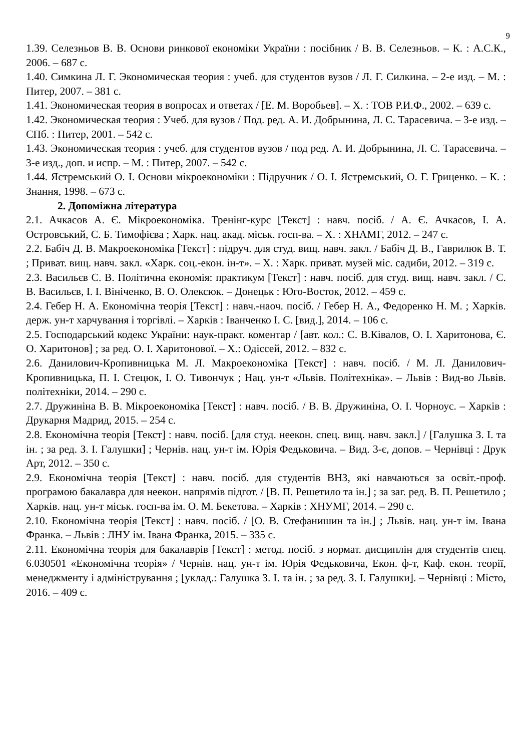9
1.39. Селезньов В. В. Основи ринкової економіки України : посібник / В. В. Селезньов. – К. : А.С.К., 2006. – 687 с.
1.40. Симкина Л. Г. Экономическая теория : учеб. для студентов вузов / Л. Г. Силкина. – 2-е изд. – М. : Питер, 2007. – 381 с.
1.41. Экономическая теория в вопросах и ответах / [Е. М. Воробьев]. – Х. : ТОВ Р.И.Ф., 2002. – 639 с.
1.42. Экономическая теория : Учеб. для вузов / Под. ред. А. И. Добрынина, Л. С. Тарасевича. – 3-е изд. – СПб. : Питер, 2001. – 542 с.
1.43. Экономическая теория : учеб. для студентов вузов / под ред. А. И. Добрынина, Л. С. Тарасевича. – 3-е изд., доп. и испр. – М. : Питер, 2007. – 542 с.
1.44. Ястремський О. І. Основи мікроекономіки : Підручник / О. І. Ястремський, О. Г. Гриценко. – К. : Знання, 1998. – 673 с.
2. Допоміжна література
2.1. Ачкасов А. Є. Мікроекономіка. Тренінг-курс [Текст] : навч. посіб. / А. Є. Ачкасов, І. А. Островський, С. Б. Тимофієва ; Харк. нац. акад. міськ. госп-ва. – Х. : ХНАМГ, 2012. – 247 с.
2.2. Бабіч Д. В. Макроекономіка [Текст] : підруч. для студ. вищ. навч. закл. / Бабіч Д. В., Гаврилюк В. Т. ; Приват. вищ. навч. закл. «Харк. соц.-екон. ін-т». – Х. : Харк. приват. музей міс. садиби, 2012. – 319 с.
2.3. Васильєв С. В. Політична економія: практикум [Текст] : навч. посіб. для студ. вищ. навч. закл. / С. В. Васильєв, І. І. Вініченко, В. О. Олексюк. – Донецьк : Юго-Восток, 2012. – 459 с.
2.4. Гебер Н. А. Економічна теорія [Текст] : навч.-наоч. посіб. / Гебер Н. А., Федоренко Н. М. ; Харків. держ. ун-т харчування і торгівлі. – Харків : Іванченко І. С. [вид.], 2014. – 106 с.
2.5. Господарський кодекс України: наук-практ. коментар / [авт. кол.: С. В.Ківалов, О. І. Харитонова, Є. О. Харитонов] ; за ред. О. І. Харитонової. – Х.: Одіссей, 2012. – 832 с.
2.6. Данилович-Кропивницька М. Л. Макроекономіка [Текст] : навч. посіб. / М. Л. Данилович-Кропивницька, П. І. Стецюк, І. О. Тивончук ; Нац. ун-т «Львів. Політехніка». – Львів : Вид-во Львів. політехніки, 2014. – 290 с.
2.7. Дружиніна В. В. Мікроекономіка [Текст] : навч. посіб. / В. В. Дружиніна, О. І. Чорноус. – Харків : Друкарня Мадрид, 2015. – 254 с.
2.8. Економічна теорія [Текст] : навч. посіб. [для студ. неекон. спец. вищ. навч. закл.] / [Галушка З. І. та ін. ; за ред. З. І. Галушки] ; Чернів. нац. ун-т ім. Юрія Федьковича. – Вид. 3-є, допов. – Чернівці : Друк Арт, 2012. – 350 с.
2.9. Економічна теорія [Текст] : навч. посіб. для студентів ВНЗ, які навчаються за освіт.-проф. програмою бакалавра для неекон. напрямів підгот. / [В. П. Решетило та ін.] ; за заг. ред. В. П. Решетило ; Харків. нац. ун-т міськ. госп-ва ім. О. М. Бекетова. – Харків : ХНУМГ, 2014. – 290 с.
2.10. Економічна теорія [Текст] : навч. посіб. / [О. В. Стефанишин та ін.] ; Львів. нац. ун-т ім. Івана Франка. – Львів : ЛНУ ім. Івана Франка, 2015. – 335 с.
2.11. Економічна теорія для бакалаврів [Текст] : метод. посіб. з нормат. дисциплін для студентів спец. 6.030501 «Економічна теорія» / Чернів. нац. ун-т ім. Юрія Федьковича, Екон. ф-т, Каф. екон. теорії, менеджменту і адміністрування ; [уклад.: Галушка З. І. та ін. ; за ред. З. І. Галушки]. – Чернівці : Місто, 2016. – 409 с.